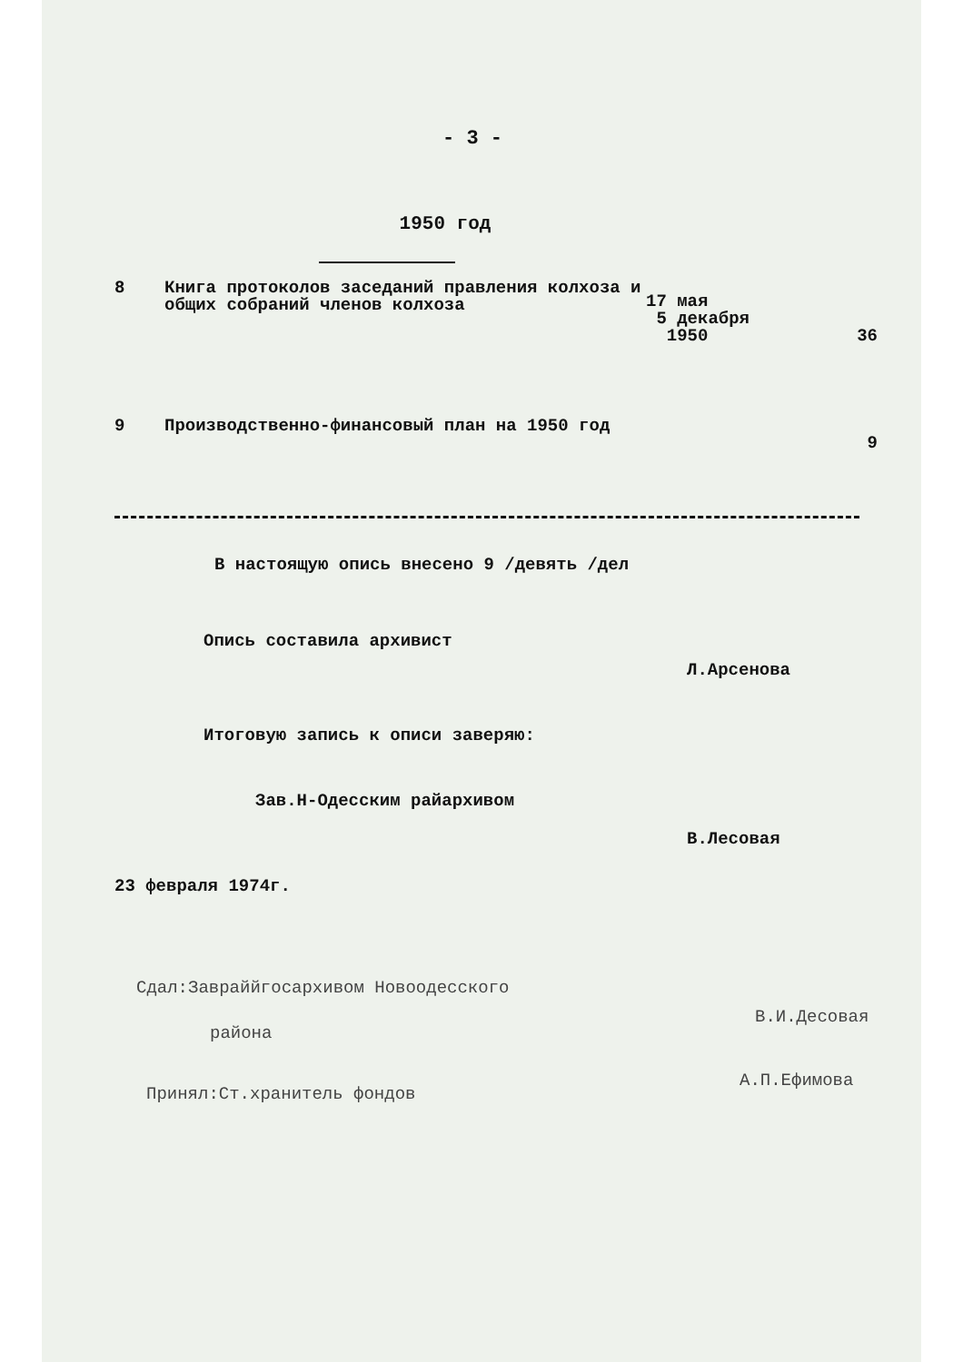- 3 -
1950 год
| 8 | Книга протоколов заседаний правления колхоза и общих собраний членов колхоза | 17 мая 5 декабря 1950 | 36 |
| 9 | Производственно-финансовый план на 1950 год | | 9 |
В настоящую опись внесено 9 /девять /дел
Опись составила архивист
Л.Арсенова
Итоговую запись к описи заверяю:
Зав.Н-Одесским райархивом
В.Лесовая
23 февраля 1974г.
Сдал:Завраййгосархивом Новоодесского
района
В.И.Десовая
Принял:Ст.хранитель фондов
А.П.Ефимова